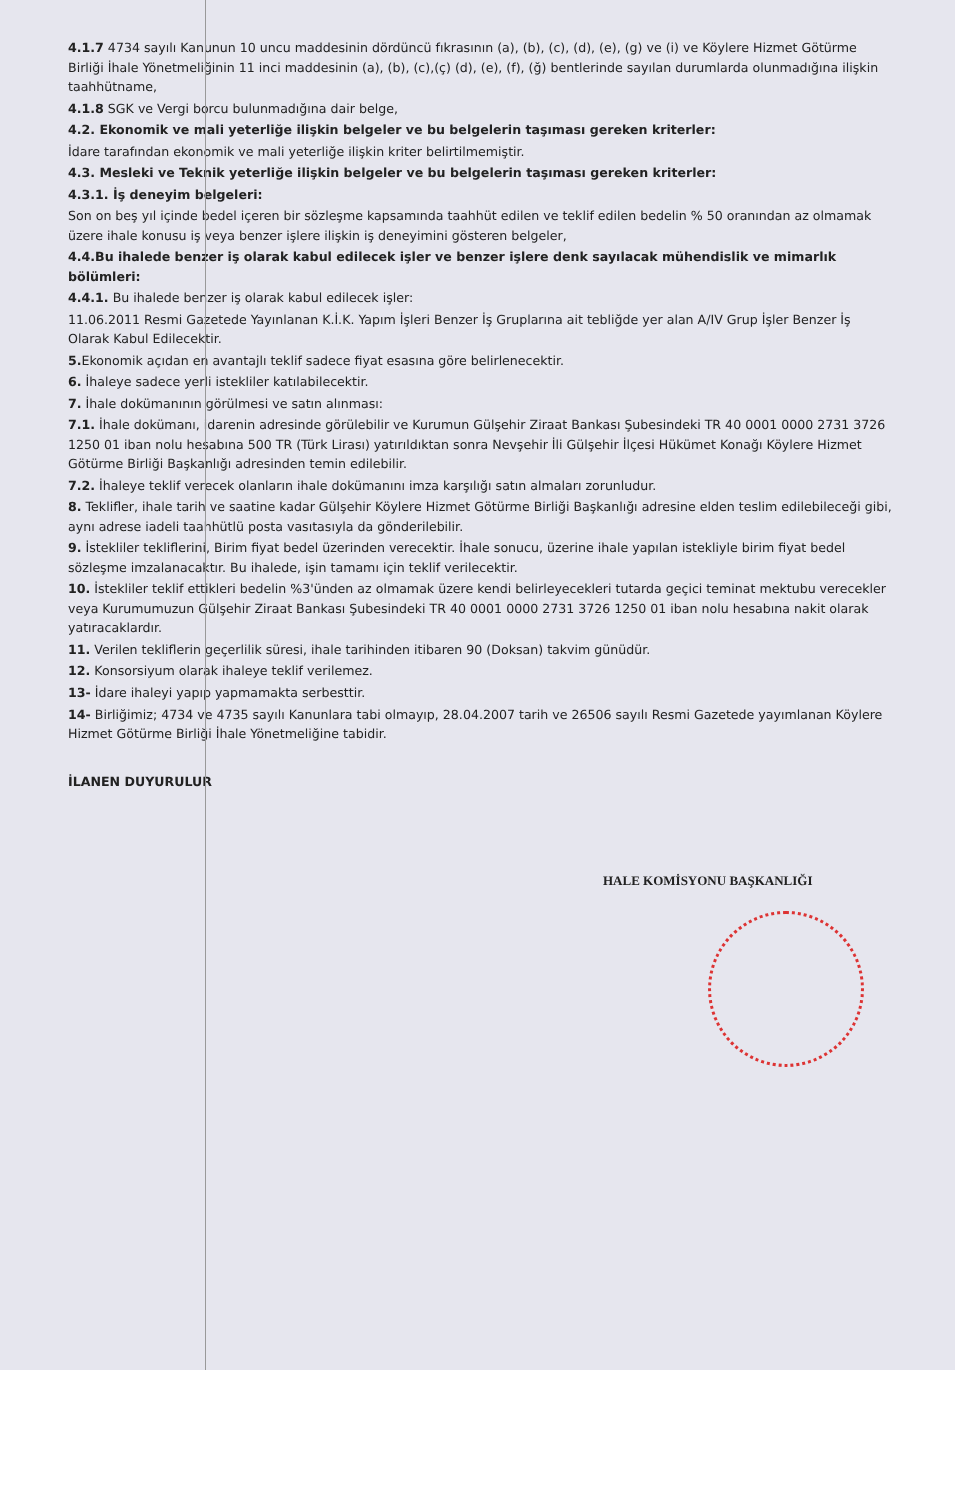4.1.7 4734 sayılı Kanunun 10 uncu maddesinin dördüncü fıkrasının (a), (b), (c), (d), (e), (g) ve (i) ve Köylere Hizmet Götürme Birliği İhale Yönetmeliğinin 11 inci maddesinin (a), (b), (c),(ç) (d), (e), (f), (ğ) bentlerinde sayılan durumlarda olunmadığına ilişkin taahhütname,
4.1.8 SGK ve Vergi borcu bulunmadığına dair belge,
4.2. Ekonomik ve mali yeterliğe ilişkin belgeler ve bu belgelerin taşıması gereken kriterler:
İdare tarafından ekonomik ve mali yeterliğe ilişkin kriter belirtilmemiştir.
4.3. Mesleki ve Teknik yeterliğe ilişkin belgeler ve bu belgelerin taşıması gereken kriterler:
4.3.1. İş deneyim belgeleri:
Son on beş yıl içinde bedel içeren bir sözleşme kapsamında taahhüt edilen ve teklif edilen bedelin % 50 oranından az olmamak üzere ihale konusu iş veya benzer işlere ilişkin iş deneyimini gösteren belgeler,
4.4.Bu ihalede benzer iş olarak kabul edilecek işler ve benzer işlere denk sayılacak mühendislik ve mimarlık bölümleri:
4.4.1. Bu ihalede benzer iş olarak kabul edilecek işler:
11.06.2011 Resmi Gazetede Yayınlanan K.İ.K. Yapım İşleri Benzer İş Gruplarına ait tebliğde yer alan A/IV Grup İşler Benzer İş Olarak Kabul Edilecektir.
5. Ekonomik açıdan en avantajlı teklif sadece fiyat esasına göre belirlenecektir.
6. İhaleye sadece yerli istekliler katılabilecektir.
7. İhale dokümanının görülmesi ve satın alınması:
7.1. İhale dokümanı, idarenin adresinde görülebilir ve Kurumun Gülşehir Ziraat Bankası Şubesindeki TR 40 0001 0000 2731 3726 1250 01 iban nolu hesabına 500 TR (Türk Lirası) yatırıldıktan sonra Nevşehir İli Gülşehir İlçesi Hükümet Konağı Köylere Hizmet Götürme Birliği Başkanlığı adresinden temin edilebilir.
7.2. İhaleye teklif verecek olanların ihale dokümanını imza karşılığı satın almaları zorunludur.
8. Teklifler, ihale tarih ve saatine kadar Gülşehir Köylere Hizmet Götürme Birliği Başkanlığı adresine elden teslim edilebileceği gibi, aynı adrese iadeli taahhütlü posta vasıtasıyla da gönderilebilir.
9. İstekliler tekliflerini, Birim fiyat bedel üzerinden verecektir. İhale sonucu, üzerine ihale yapılan istekliyle birim fiyat bedel sözleşme imzalanacaktır. Bu ihalede, işin tamamı için teklif verilecektir.
10. İstekliler teklif ettikleri bedelin %3'ünden az olmamak üzere kendi belirleyecekleri tutarda geçici teminat mektubu verecekler veya Kurumumuzun Gülşehir Ziraat Bankası Şubesindeki TR 40 0001 0000 2731 3726 1250 01 iban nolu hesabına nakit olarak yatıracaklardır.
11. Verilen tekliflerin geçerlilik süresi, ihale tarihinden itibaren 90 (Doksan) takvim günüdür.
12. Konsorsiyum olarak ihaleye teklif verilemez.
13- İdare ihaleyi yapıp yapmamakta serbesttir.
14- Birliğimiz; 4734 ve 4735 sayılı Kanunlara tabi olmayıp, 28.04.2007 tarih ve 26506 sayılı Resmi Gazetede yayımlanan Köylere Hizmet Götürme Birliği İhale Yönetmeliğine tabidir.
İLANEN DUYURULUR
HALE KOMİSYONU BAŞKANLIĞI